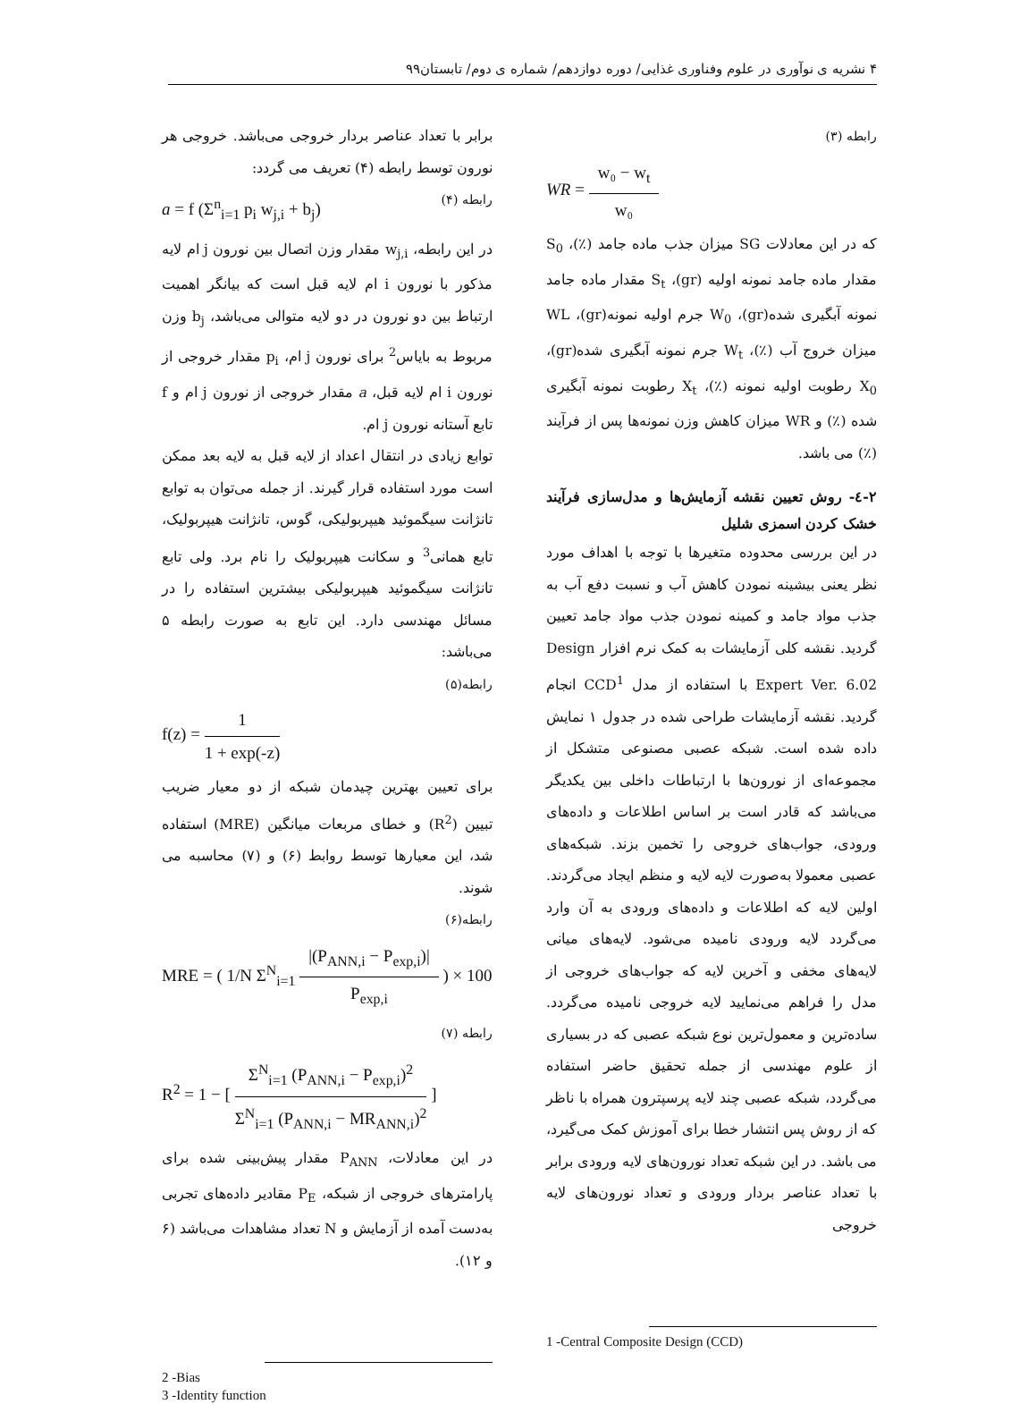۴ نشریه ی نوآوری در علوم وفناوری غذایی/ دوره دوازدهم/ شماره ی دوم/ تابستان۹۹
رابطه (۳)
WR = w₀ − w<sub>t</sub> w₀
که در این معادلات SG میزان جذب ماده جامد (٪)، S<sub>0</sub> مقدار ماده جامد نمونه اولیه (gr)، S<sub>t</sub> مقدار ماده جامد نمونه آبگیری شده(gr)، W<sub>0</sub> جرم اولیه نمونه(gr)، WL میزان خروج آب (٪)، W<sub>t</sub> جرم نمونه آبگیری شده(gr)، X<sub>0</sub> رطوبت اولیه نمونه (٪)، X<sub>t</sub> رطوبت نمونه آبگیری شده (٪) و WR میزان کاهش وزن نمونه‌ها پس از فرآیند (٪) می باشد.
۲-٤- روش تعیین نقشه آزمایش‌ها و مدل‌سازی فرآیند خشک کردن اسمزی شلیل
در این بررسی محدوده متغیرها با توجه با اهداف مورد نظر یعنی بیشینه نمودن کاهش آب و نسبت دفع آب به جذب مواد جامد و کمینه نمودن جذب مواد جامد تعیین گردید. نقشه کلی آزمایشات به کمک نرم افزار Design Expert Ver. 6.02 با استفاده از مدل CCD<sup>1</sup> انجام گردید. نقشه آزمایشات طراحی شده در جدول ۱ نمایش داده شده است. شبکه عصبی مصنوعی متشکل از مجموعه‌ای از نورون‌ها با ارتباطات داخلی بین یکدیگر می‌باشد که قادر است بر اساس اطلاعات و داده‌های ورودی، جواب‌های خروجی را تخمین بزند. شبکه‌های عصبی معمولا به‌صورت لایه لایه و منظم ایجاد می‌گردند. اولین لایه که اطلاعات و داده‌های ورودی به آن وارد می‌گردد لایه ورودی نامیده می‌شود. لایه‌های میانی لایه‌های مخفی و آخرین لایه که جواب‌های خروجی از مدل را فراهم می‌نمایید لایه خروجی نامیده می‌گردد. ساده‌ترین و معمول‌ترین نوع شبکه عصبی که در بسیاری از علوم مهندسی از جمله تحقیق حاضر استفاده می‌گردد، شبکه عصبی چند لایه پرسپترون همراه با ناظر که از روش پس انتشار خطا برای آموزش کمک می‌گیرد، می باشد. در این شبکه تعداد نورون‌های لایه ورودی برابر با تعداد عناصر بردار ورودی و تعداد نورون‌های لایه خروجی
1 -Central Composite Design (CCD)
برابر با تعداد عناصر بردار خروجی می‌باشد. خروجی هر نورون توسط رابطه (۴) تعریف می گردد:
رابطه (۴) a = f (Σ<sup>n</sup><sub>i=1</sub> p<sub>i</sub> w<sub>j,i</sub> + b<sub>j</sub>)
در این رابطه، w<sub>j,i</sub> مقدار وزن اتصال بین نورون j ام لایه مذکور با نورون i ام لایه قبل است که بیانگر اهمیت ارتباط بین دو نورون در دو لایه متوالی می‌باشد، b<sub>j</sub> وزن مربوط به بایاس<sup>2</sup> برای نورون j ام، p<sub>i</sub> مقدار خروجی از نورون i ام لایه قبل، a مقدار خروجی از نورون j ام و f تابع آستانه نورون j ام.
توابع زیادی در انتقال اعداد از لایه قبل به لایه بعد ممکن است مورد استفاده قرار گیرند. از جمله می‌توان به توابع تانژانت سیگموئید هیپربولیکی، گوس، تانژانت هیپربولیک، تابع همانی<sup>3</sup> و سکانت هیپربولیک را نام برد. ولی تابع تانژانت سیگموئید هیپربولیکی بیشترین استفاده را در مسائل مهندسی دارد. این تابع به صورت رابطه ۵ می‌باشد:
رابطه(۵)
f(z) = 1 1 + exp(-z)
برای تعیین بهترین چیدمان شبکه از دو معیار ضریب تبیین (R<sup>2</sup>) و خطای مربعات میانگین (MRE) استفاده شد، این معیارها توسط روابط (۶) و (۷) محاسبه می شوند.
رابطه(۶)
MRE = ( 1/N Σ<sup>N</sup><sub>i=1</sub> |(P<sub>ANN,i</sub> − P<sub>exp,i</sub>)| P<sub>exp,i</sub> ) × 100
رابطه (۷)
R<sup>2</sup> = 1 − [ Σ<sup>N</sup><sub>i=1</sub> (P<sub>ANN,i</sub> − P<sub>exp,i</sub>)<sup>2</sup> Σ<sup>N</sup><sub>i=1</sub> (P<sub>ANN,i</sub> − MR<sub>ANN,i</sub>)<sup>2</sup> ]
در این معادلات، P<sub>ANN</sub> مقدار پیش‌بینی شده برای پارامترهای خروجی از شبکه، P<sub>E</sub> مقادیر داده‌های تجربی به‌دست آمده از آزمایش و N تعداد مشاهدات می‌باشد (۶ و ۱۲).
2 -Bias
3 -Identity function